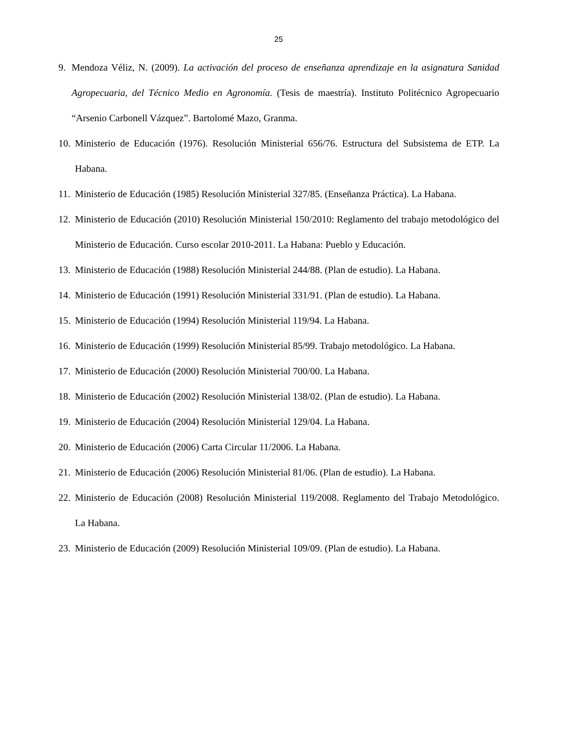25
9. Mendoza Véliz, N. (2009). La activación del proceso de enseñanza aprendizaje en la asignatura Sanidad Agropecuaria, del Técnico Medio en Agronomía. (Tesis de maestría). Instituto Politécnico Agropecuario “Arsenio Carbonell Vázquez”. Bartolomé Mazo, Granma.
10. Ministerio de Educación (1976). Resolución Ministerial 656/76. Estructura del Subsistema de ETP. La Habana.
11. Ministerio de Educación (1985) Resolución Ministerial 327/85. (Enseñanza Práctica). La Habana.
12. Ministerio de Educación (2010) Resolución Ministerial 150/2010: Reglamento del trabajo metodológico del Ministerio de Educación. Curso escolar 2010-2011. La Habana: Pueblo y Educación.
13. Ministerio de Educación (1988) Resolución Ministerial 244/88. (Plan de estudio). La Habana.
14. Ministerio de Educación (1991) Resolución Ministerial 331/91. (Plan de estudio). La Habana.
15. Ministerio de Educación (1994) Resolución Ministerial 119/94. La Habana.
16. Ministerio de Educación (1999) Resolución Ministerial 85/99. Trabajo metodológico. La Habana.
17. Ministerio de Educación (2000) Resolución Ministerial 700/00. La Habana.
18. Ministerio de Educación (2002) Resolución Ministerial 138/02. (Plan de estudio). La Habana.
19. Ministerio de Educación (2004) Resolución Ministerial 129/04. La Habana.
20. Ministerio de Educación (2006) Carta Circular 11/2006. La Habana.
21. Ministerio de Educación (2006) Resolución Ministerial 81/06. (Plan de estudio). La Habana.
22. Ministerio de Educación (2008) Resolución Ministerial 119/2008. Reglamento del Trabajo Metodológico. La Habana.
23. Ministerio de Educación (2009) Resolución Ministerial 109/09. (Plan de estudio). La Habana.